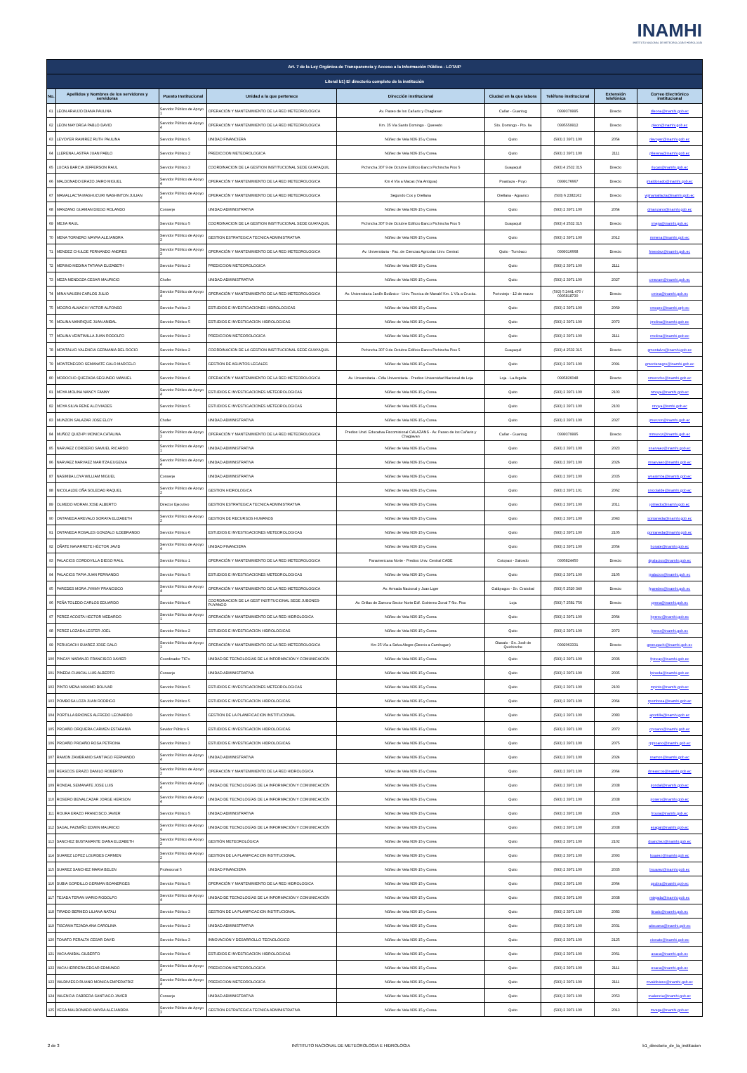INAMHI
INSTITUTO NACIONAL DE METEOROLOGÍA E HIDROLOGÍA
| Art. 7 de la Ley Orgánica de Transparencia y Acceso a la Información Pública - LOTAIP | | | | | | | | |
| --- | --- | --- | --- | --- | --- | --- | --- | --- |
| Literal b1) El directorio completo de la institución | | | | | | | | |
| No. | Apellidos y Nombres de los servidores y servidoras | Puesto Institucional | Unidad a la que pertenece | Dirección institucional | Ciudad en la que labora | Teléfono institucional | Extensión telefónica | Correo Electrónico institucional |
| 61 | LEON ARAUJO DIANA PAULINA | Servidor Público de Apoyo 1 | OPERACIÓN Y MANTENIMIENTO DE LA RED METEOROLOGICA | Av. Paseo de los Cañaris y Chaglavan | Cañar - Guantug | 0999379995 | Directo | dleona@inamhi.gob.ec |
| 62 | LEON MAYORGA PABLO DAVID | Servidor Público de Apoyo 4 | OPERACIÓN Y MANTENIMIENTO DE LA RED METEOROLOGICA | Km. 35 Via Santo Domingo - Quevedo | Sto. Domingo - Pto. Ila | 0995559912 | Directo | pleon@inamhi.gob.ec |
| 63 | LEVOYER RAMIREZ RUTH PAULINA | Servidor Público 5 | UNIDAD FINANCIERA | Núñez de Vela N36-15 y Corea | Quito | (593) 2 3971 100 | 2054 | rlevoyer@inamhi.gob.ec |
| 64 | LLERENA LASTRA JUAN PABLO | Servidor Público 2 | PREDICCION METEOROLOGICA | Núñez de Vela N36-15 y Corea | Quito | (593) 2 3971 100 | 2111 | pllerena@inamhi.gob.ec |
| 65 | LUCAS BARCIA JEFFERSON RAUL | Servidor Público 3 | COORDINACION DE LA GESTION INSTITUCIONAL SEDE GUAYAQUIL | Pichincha 307 9 de Octubre Edificio Banco Pichincha Piso 5 | Guayaquil | (593) 4 2532 315 | Directo | rlucas@inamhi.gob.ec |
| 66 | MALDONADO ERAZO JAIRO MIGUEL | Servidor Público de Apoyo 4 | OPERACIÓN Y MANTENIMIENTO DE LA RED METEOROLOGICA | Km 4 Vía a Macas (Via Antigua) | Poastaza - Puyo | 0999176667 | Directo | jmaldonado@inamhi.gob.ec |
| 67 | MAMALLACTA MASHUCURI WASHINTON JULIAN | Servidor Público de Apoyo 4 | OPERACIÓN Y MANTENIMIENTO DE LA RED METEOROLOGICA | Segundo Cox y Orellana | Orellana - Aguarico | (593) 6 2382162 | Directo | wjmamallacta@inamhi.gob.ec |
| 68 | MANZANO GUAMAN DIEGO ROLANDO | Conserje | UNIDAD ADMINISTRATIVA | Núñez de Vela N36-15 y Corea | Quito | (593) 2 3971 100 | 2054 | dmanzano@inamhi.gob.ec |
| 69 | MEJIA RAUL | Servidor Público 5 | COORDINACION DE LA GESTION INSTITUCIONAL SEDE GUAYAQUIL | Pichincha 307 9 de Octubre Edificio Banco Pichincha Piso 5 | Guayaquil | (593) 4 2532 315 | Directo | rmejia@inamhi.gob.ec |
| 70 | MENA TORNERO MAYRA ALEJANDRA | Servidor Público de Apoyo 3 | GESTION ESTRATEGICA TECNICA ADMINISTRATIVA | Núñez de Vela N36-15 y Corea | Quito | (593) 2 3971 100 | 2012 | mmena@inamhi.gob.ec |
| 71 | MENDEZ CHULDE FERNANDO ANDRES | Servidor Público de Apoyo 3 | OPERACIÓN Y MANTENIMIENTO DE LA RED METEOROLOGICA | Av. Universitaria - Fac. de Ciencias Agricolas Univ. Central. | Quito - Tumbaco | 0999316668 | Directo | fmendez@inamhi.gob.ec |
| 72 | MERINO MEDINA TATIANA ELIZABETH | Servidor Público 2 | PREDICCION METEOROLOGICA | Núñez de Vela N36-15 y Corea | Quito | (593) 2 3971 100 | 2111 | |
| 73 | MEZA MENDOZA CESAR MAURICIO | Chofer | UNIDAD ADMINISTRATIVA | Núñez de Vela N36-15 y Corea | Quito | (593) 2 3971 100 | 2027 | cmezam@inamhi.gob.ec |
| 74 | MINA NAUSIN CARLOS JULIO | Servidor Público de Apoyo 4 | OPERACIÓN Y MANTENIMIENTO DE LA RED METEOROLOGICA | Av. Universitaria Jardín Botánico - Univ. Tecnica de Manabí Km. 1 Vía a Crucita. | Portoviejo - 12 de marzo | (593) 5 2441 470 / 0995818730 | Directo | cmina@inamhi.gob.ec |
| 75 | MOGRO ALMACHI VICTOR ALFONSO | Servidor Publico 3 | ESTUDIOS E INVESTIGACIONES HIDROLOGICAS | Núñez de Vela N36-15 y Corea | Quito | (593) 2 3971 100 | 2069 | vmogro@inamhi.gpb.ec |
| 76 | MOLINA MANRIQUE JUAN ANIBAL | Servidor Público 5 | ESTUDIOS E INVESTIGACION HIDROLOGICAS | Núñez de Vela N36-15 y Corea | Quito | (593) 2 3971 100 | 2072 | jmolina@inamhi.gob.ec |
| 77 | MOLINA VEINTIMILLA JUAN RODOLFO | Servidor Público 2 | PREDICCION METEOROLOGICA | Núñez de Vela N36-15 y Corea | Quito | (593) 2 3971 100 | 2111 | rmolina@inamhi.gob.ec |
| 78 | MONTALVO VALENCIA GERMANIA DEL ROCIO | Servidor Público 2 | COORDINACION DE LA GESTION INSTITUCIONAL SEDE GUAYAQUIL | Pichincha 307 9 de Octubre Edificio Banco Pichincha Piso 5 | Guayaquil | (593) 4 2532 315 | Directo | gmontalvo@inamhi.gob.ec |
| 79 | MONTENEGRO SEMANATE GALO MARCELO | Servidor Público 5 | GESTION DE ASUNTOS LEGALES | Núñez de Vela N36-15 y Corea | Quito | (593) 2 3971 100 | 2091 | gmontenegro@inamhi.gob.ec |
| 80 | MOROCHO QUEZADA SEGUNDO MANUEL | Servidor Público 6 | OPERACIÓN Y MANTENIMIENTO DE LA RED METEOROLOGICA | Av. Universitaria - Cdla Universitaria - Predios Universidad Nacional de Loja | Loja - La Argelia | 0995826048 | Directo | smorocho@inamhi.gob.ec |
| 81 | MOYA MOLINA NANCY FANNY | Servidor Público de Apoyo 4 | ESTUDIOS E INVESTIGACIONES METEOROLOGICAS | Núñez de Vela N36-15 y Corea | Quito | (593) 2 3971 100 | 2103 | nmoya@inamhi.gob.ec |
| 82 | MOYA SILVA RENE ALCIVIADES | Servidor Público 5 | ESTUDIOS E INVESTIGACIONES METEOROLOGICAS | Núñez de Vela N36-15 y Corea | Quito | (593) 2 3971 100 | 2103 | rmoya@inmhi.gob.ec |
| 83 | MUNZON SALAZAR JOSE ELOY | Chofer | UNIDAD ADMINISTRATIVA | Núñez de Vela N36-15 y Corea | Quito | (593) 2 3971 100 | 2027 | jmunzon@inamhi.gob.ec |
| 84 | MUÑOZ QUIZHPI MONICA CATALINA | Servidor Público de Apoyo 3 | OPERACIÓN Y MANTENIMIENTO DE LA RED METEOROLOGICA | Predios Unid. Educativa Fiscomisional CALAZANS - Av. Paseo de los Cañaris y Chaglavan | Cañar - Guantug | 0999379995 | Directo | mmunoz@inamhi.gob.ec |
| 85 | NARVAEZ CORDERO SAMUEL RICARDO | Servidor Público de Apoyo 1 | UNIDAD ADMINISTRATIVA | Núñez de Vela N36-15 y Corea | Quito | (593) 2 3971 100 | 2023 | snarvaez@inamhi.gob.ec |
| 86 | NARVAEZ NARVAEZ MARITZA EUGENIA | Servidor Público de Apoyo 4 | UNIDAD ADMINISTRATIVA | Núñez de Vela N36-15 y Corea | Quito | (593) 2 3971 100 | 2026 | mnarvaez@inamhi.gob.ec |
| 87 | NASIMBA LOYA WILLIAM MIGUEL | Conserje | UNIDAD ADMINISTRATIVA | Núñez de Vela N36-15 y Corea | Quito | (593) 2 3971 100 | 2035 | wnasimba@inamhi.gob.ec |
| 88 | NICOLALDE OÑA SOLEDAD RAQUEL | Servidor Público de Apoyo 2 | GESTION HIDROLOGICA | Núñez de Vela N36-15 y Corea | Quito | (593) 2 3971 101 | 2062 | snicolalde@inamhi.gob.ec |
| 89 | OLMEDO MORAN JOSE ALBERTO | Director Ejecutivo | GESTION ESTRATEGICA TECNICA ADMINISTRATIVA | Núñez de Vela N36-15 y Corea | Quito | (593) 2 3971 100 | 2011 | jolmedo@inamhi.gob.ec |
| 90 | ONTANEDA AREVALO SORAYA ELIZABETH | Servidor Público de Apoyo 2 | GESTION DE RECURSOS HUMANOS | Núñez de Vela N36-15 y Corea | Quito | (593) 2 3971 100 | 2043 | sontaneda@inamhi.gob.ec |
| 91 | ONTANEDA ROSALES GONZALO ILDEBRANDO | Servidor Público 6 | ESTUDIOS E INVESTIGACIONES METEOROLOGICAS | Núñez de Vela N36-15 y Corea | Quito | (593) 2 3971 100 | 2105 | gontaneda@inamhi.gob.ec |
| 92 | OÑATE NAVARRETE HÉCTOR JAVID | Servidor Público de Apoyo 4 | UNIDAD FINANCIERA | Núñez de Vela N36-15 y Corea | Quito | (593) 2 3971 100 | 2054 | honate@inamhi.gob.ec |
| 93 | PALACIOS CORDOVILLA DIEGO RAUL | Servidor Público 1 | OPERACIÓN Y MANTENIMIENTO DE LA RED METEOROLOGICA | Panamericana Norte - Predios Univ. Central CADE | Cotopaxi - Salcedo | 0995824450 | Directo | dpalacios@inamhi.gob.ec |
| 94 | PALACIOS TAPIA JUAN FERNANDO | Servidor Público 5 | ESTUDIOS E INVESTIGACIONES METEOROLOGICAS | Núñez de Vela N36-15 y Corea | Quito | (593) 2 3971 100 | 2105 | jpalacios@inamhi.gob.ec |
| 95 | PAREDES MORA JYMMY FRANCISCO | Servidor Público de Apoyo 4 | OPERACIÓN Y MANTENIMIENTO DE LA RED METEOROLOGICA | Av. Armada Nacional y Juan Liger | Galápagos - Sn. Cristobal | (593) 5 2520 340 | Directo | fparedes@inamhi.gob.ec |
| 96 | PEÑA TOLEDO CARLOS EDUARDO | Servidor Público 6 | COORDINACION DE LA GEST INSTITUCIONAL SEDE JUBONES-PUYANGO | Av. Orillas de Zamora-Sector Norte Edf. Gobierno Zonal 7 6to. Piso | Loja | (593) 7 2581 756 | Directo | cpena@inamhi.gob.ec |
| 97 | PEREZ ACOSTA HECTOR MEDARDO | Servidor Público de Apoyo 1 | OPERACIÓN Y MANTENIMIENTO DE LA RED HIDROLOGICA | Núñez de Vela N36-15 y Corea | Quito | (593) 2 3971 100 | 2064 | hperez@inamhi.gob.ec |
| 98 | PEREZ LOZADA LESTER JOEL | Servidor Público 2 | ESTUDIOS E INVESTIGACION HIDROLOGICAS | Núñez de Vela N36-15 y Corea | Quito | (593) 2 3971 100 | 2072 | lperez@inamhi.gob.ec |
| 99 | PERUGACHI SUAREZ JOSE GALO | Servidor Público de Apoyo 3 | OPERACIÓN Y MANTENIMIENTO DE LA RED METEOROLOGICA | Km 25 Vía a Selva Alegre (Desvio a Cambugan) | Otavalo - Sn. José de Quichinche | 0992063331 | Directo | gperugachi@inamhi.gob.ec |
| 100 | PINCAY NARANJO FRANCISCO XAVIER | Coordinador TIC's | UNIDAD DE TECNOLOGÍAS DE LA INFORMACIÓN Y COMUNICACIÓN | Núñez de Vela N36-15 y Corea | Quito | (593) 2 3971 100 | 2036 | fpincay@inamhi.gob.ec |
| 101 | PINEDA CUAICAL LUIS ALBERTO | Conserje | UNIDAD ADMINISTRATIVA | Núñez de Vela N36-15 y Corea | Quito | (593) 2 3971 100 | 2035 | lpineda@inamhi.gob.ec |
| 102 | PINTO MENA MAXIMO BOLIVAR | Servidor Público 5 | ESTUDIOS E INVESTIGACIONES METEOROLOGICAS | Núñez de Vela N36-15 y Corea | Quito | (593) 2 3971 100 | 2103 | mpinto@inamhi.gob.ec |
| 103 | POMBOSA LOZA JUAN RODRIGO | Servidor Público 5 | ESTUDIOS E INVESTIGACION HIDROLOGICAS | Núñez de Vela N36-15 y Corea | Quito | (593) 2 3971 100 | 2064 | rpombosa@inamhi.gob.ec |
| 104 | PORTILLA BRIONES ALFREDO LEONARDO | Servidor Público 5 | GESTION DE LA PLANIFICACION INSTITUCIONAL | Núñez de Vela N36-15 y Corea | Quito | (593) 2 3971 100 | 2083 | aportilla@inamhi.gob.ec |
| 105 | PROAÑO ORQUERA CARMEN ESTAFANÍA | Sevidor Público 6 | ESTUDIOS E INVESTIGACION HIDROLOGICAS | Núñez de Vela N36-15 y Corea | Quito | (593) 2 3971 100 | 2072 | cproano@inamhi.gob.ec |
| 106 | PROAÑO PROAÑO ROSA PETRONA | Servidor Público 3 | ESTUDIOS E INVESTIGACION HIDROLOGICAS | Núñez de Vela N36-15 y Corea | Quito | (593) 2 3971 100 | 2075 | rpproano@inamhi.gob.ec |
| 107 | RAMON ZAMBRANO SANTIAGO FERNANDO | Servidor Público de Apoyo 4 | UNIDAD ADMINISTRATIVA | Núñez de Vela N36-15 y Corea | Quito | (593) 2 3971 100 | 2024 | sramon@inamhi.gob.ec |
| 108 | REASCOS ERAZO DANILO ROBERTO | Servidor Público de Apoyo 2 | OPERACIÓN Y MANTENIMIENTO DE LA RED HIDROLOGICA | Núñez de Vela N36-15 y Corea | Quito | (593) 2 3971 100 | 2064 | drreascos@inamhi.gob.ec |
| 109 | RONDAL SEMANATE JOSE LUIS | Servidor Público de Apoyo 4 | UNIDAD DE TECNOLOGÍAS DE LA INFORMACIÓN Y COMUNICACIÓN | Núñez de Vela N36-15 y Corea | Quito | (593) 2 3971 100 | 2038 | jrondal@inamhi.gob.ec |
| 110 | ROSERO BENALCAZAR JORGE HERISON | Servidor Público de Apoyo 4 | UNIDAD DE TECNOLOGÍAS DE LA INFORMACIÓN Y COMUNICACIÓN | Núñez de Vela N36-15 y Corea | Quito | (593) 2 3971 100 | 2038 | jrosero@inamhi.gob.ec |
| 111 | ROURA ERAZO FRANCISCO JAVIER | Servidor Público 5 | UNIDAD ADMINISTRATIVA | Núñez de Vela N36-15 y Corea | Quito | (593) 2 3971 100 | 2024 | froura@inamhi.gob.ec |
| 112 | SAGAL PAZMIÑO EDWIN MAURICIO | Servidor Público de Apoyo 4 | UNIDAD DE TECNOLOGÍAS DE LA INFORMACIÓN Y COMUNICACIÓN | Núñez de Vela N36-15 y Corea | Quito | (593) 2 3971 100 | 2038 | esagal@inamhi.gob.ec |
| 113 | SANCHEZ BUSTAMANTE DIANA ELIZABETH | Servidor Público de Apoyo 2 | GESTIÓN METEOROLÓGICA | Núñez de Vela N36-15 y Corea | Quito | (593) 2 3971 100 | 2102 | dsanchez@inamhi.gob.ec |
| 114 | SUAREZ LOPEZ LOURDES CARMEN | Servidor Público de Apoyo 2 | GESTION DE LA PLANIFICACION INSTITUCIONAL | Núñez de Vela N36-15 y Corea | Quito | (593) 2 3971 100 | 2093 | lsuarez@inamhi.gob.ec |
| 115 | SUAREZ SANCHEZ MARIA BELEN | Profesional 5 | UNIDAD FINANCIERA | Núñez de Vela N36-15 y Corea | Quito | (593) 2 3971 100 | 2035 | bsuarez@inamhi.gob.ec |
| 116 | SUBIA GORDILLO GERMAN BOANERGES | Servidor Público 5 | OPERACIÓN Y MANTENIMIENTO DE LA RED HIDROLOGICA | Núñez de Vela N36-15 y Corea | Quito | (593) 2 3971 100 | 2064 | gsubia@inamhi.gob.ec |
| 117 | TEJADA TERAN MARIO RODOLFO | Servidor Público de Apoyo 4 | UNIDAD DE TECNOLOGÍAS DE LA INFORMACIÓN Y COMUNICACIÓN | Núñez de Vela N36-15 y Corea | Quito | (593) 2 3971 100 | 2038 | mtejada@inamhi.gob.ec |
| 118 | TIRADO BERMEO LILIANA NATALI | Servidor Público 3 | GESTION DE LA PLANIFICACION INSTITUCIONAL | Núñez de Vela N36-15 y Corea | Quito | (593) 2 3971 100 | 2083 | ltirado@inamhi.gob.ec |
| 119 | TISCAMA TEJADA ANA CAROLINA | Servidor Público 2 | UNIDAD ADMINISTRATIVA | Núñez de Vela N36-15 y Corea | Quito | (593) 2 3971 100 | 2031 | atiscama@inamhi.gob.ec |
| 120 | TONATO PERALTA CESAR DAVID | Servidor Público 3 | INNOVACIÓN Y DESARROLLO TECNOLÓGICO | Núñez de Vela N36-15 y Corea | Quito | (593) 2 3971 100 | 2125 | ctonato@inamhi.gob.ec |
| 121 | VACA ANIBAL GILBERTO | Servidor Público 6 | ESTUDIOS E INVESTIGACION HIDROLOGICAS | Núñez de Vela N36-15 y Corea | Quito | (593) 2 3971 100 | 2061 | avaca@inamhi.gob.ec |
| 122 | VACA HERRERA EDGAR EDMUNDO | Servidor Público de Apoyo 4 | PREDICCION METEOROLOGICA | Núñez de Vela N36-15 y Corea | Quito | (593) 2 3971 100 | 2111 | evaca@inamhi.gob.ec |
| 123 | VALDIVIESO RUANO MONICA EMPERATRIZ | Servidor Público de Apoyo 4 | PREDICCION METEOROLOGICA | Núñez de Vela N36-15 y Corea | Quito | (593) 2 3971 100 | 2111 | mvaldivieso@inamhi.gob.ec |
| 124 | VALENCIA CABRERA SANTIAGO JAVIER | Conserje | UNIDAD ADMINISTRATIVA | Núñez de Vela N36-15 y Corea | Quito | (593) 2 3971 100 | 2053 | svalencia@inamhi.gob.ec |
| 125 | VEGA MALDONADO MAYRA ALEJANDRA | Servidor Público de Apoyo 3 | GESTION ESTRATEGICA TECNICA ADMINISTRATIVA | Núñez de Vela N36-15 y Corea | Quito | (593) 2 3971 100 | 2013 | mvega@inamhi.gob.ec |
2 de 3 INSTITUTO NACIONAL DE METEOROLOGIA E HIDROLOGIA b1_directorio_de_la_institucion